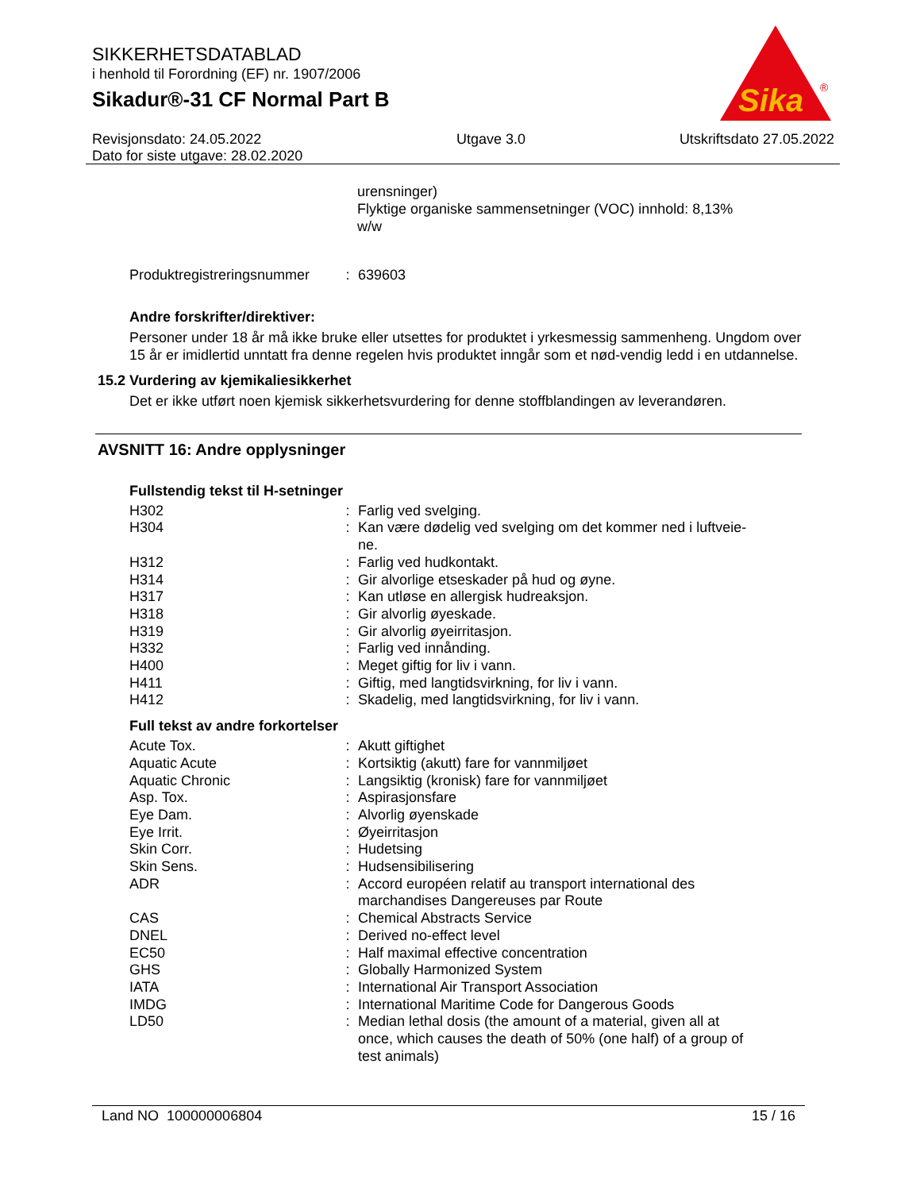SIKKERHETSDATABLAD
i henhold til Forordning (EF) nr. 1907/2006
Sikadur®-31 CF Normal Part B
Sika
®
Revisjonsdato: 24.05.2022
Dato for siste utgave: 28.02.2020
Utgave 3.0 Utskriftsdato 27.05.2022
urensninger)
Flyktige organiske sammensetninger (VOC) innhold: 8,13%
w/w
| Produktregistreringsnummer | : | 639603 |
Andre forskrifter/direktiver:
Personer under 18 år må ikke bruke eller utsettes for produktet i yrkesmessig sammenheng. Ungdom over 15 år er imidlertid unntatt fra denne regelen hvis produktet inngår som et nød-vendig ledd i en utdannelse.
15.2 Vurdering av kjemikaliesikkerhet
Det er ikke utført noen kjemisk sikkerhetsvurdering for denne stoffblandingen av leverandøren.
AVSNITT 16: Andre opplysninger
Fullstendig tekst til H-setninger
| H302 | : | Farlig ved svelging. |
| H304 | : | Kan være dødelig ved svelging om det kommer ned i luftveie- ne. |
| H312 | : | Farlig ved hudkontakt. |
| H314 | : | Gir alvorlige etseskader på hud og øyne. |
| H317 | : | Kan utløse en allergisk hudreaksjon. |
| H318 | : | Gir alvorlig øyeskade. |
| H319 | : | Gir alvorlig øyeirritasjon. |
| H332 | : | Farlig ved innånding. |
| H400 | : | Meget giftig for liv i vann. |
| H411 | : | Giftig, med langtidsvirkning, for liv i vann. |
| H412 | : | Skadelig, med langtidsvirkning, for liv i vann. |
Full tekst av andre forkortelser
| Acute Tox. | : | Akutt giftighet |
| Aquatic Acute | : | Kortsiktig (akutt) fare for vannmiljøet |
| Aquatic Chronic | : | Langsiktig (kronisk) fare for vannmiljøet |
| Asp. Tox. | : | Aspirasjonsfare |
| Eye Dam. | : | Alvorlig øyenskade |
| Eye Irrit. | : | Øyeirritasjon |
| Skin Corr. | : | Hudetsing |
| Skin Sens. | : | Hudsensibilisering |
| ADR | : | Accord européen relatif au transport international des marchandises Dangereuses par Route |
| CAS | : | Chemical Abstracts Service |
| DNEL | : | Derived no-effect level |
| EC50 | : | Half maximal effective concentration |
| GHS | : | Globally Harmonized System |
| IATA | : | International Air Transport Association |
| IMDG | : | International Maritime Code for Dangerous Goods |
| LD50 | : | Median lethal dosis (the amount of a material, given all at once, which causes the death of 50% (one half) of a group of test animals) |
Land NO 100000006804 15 / 16